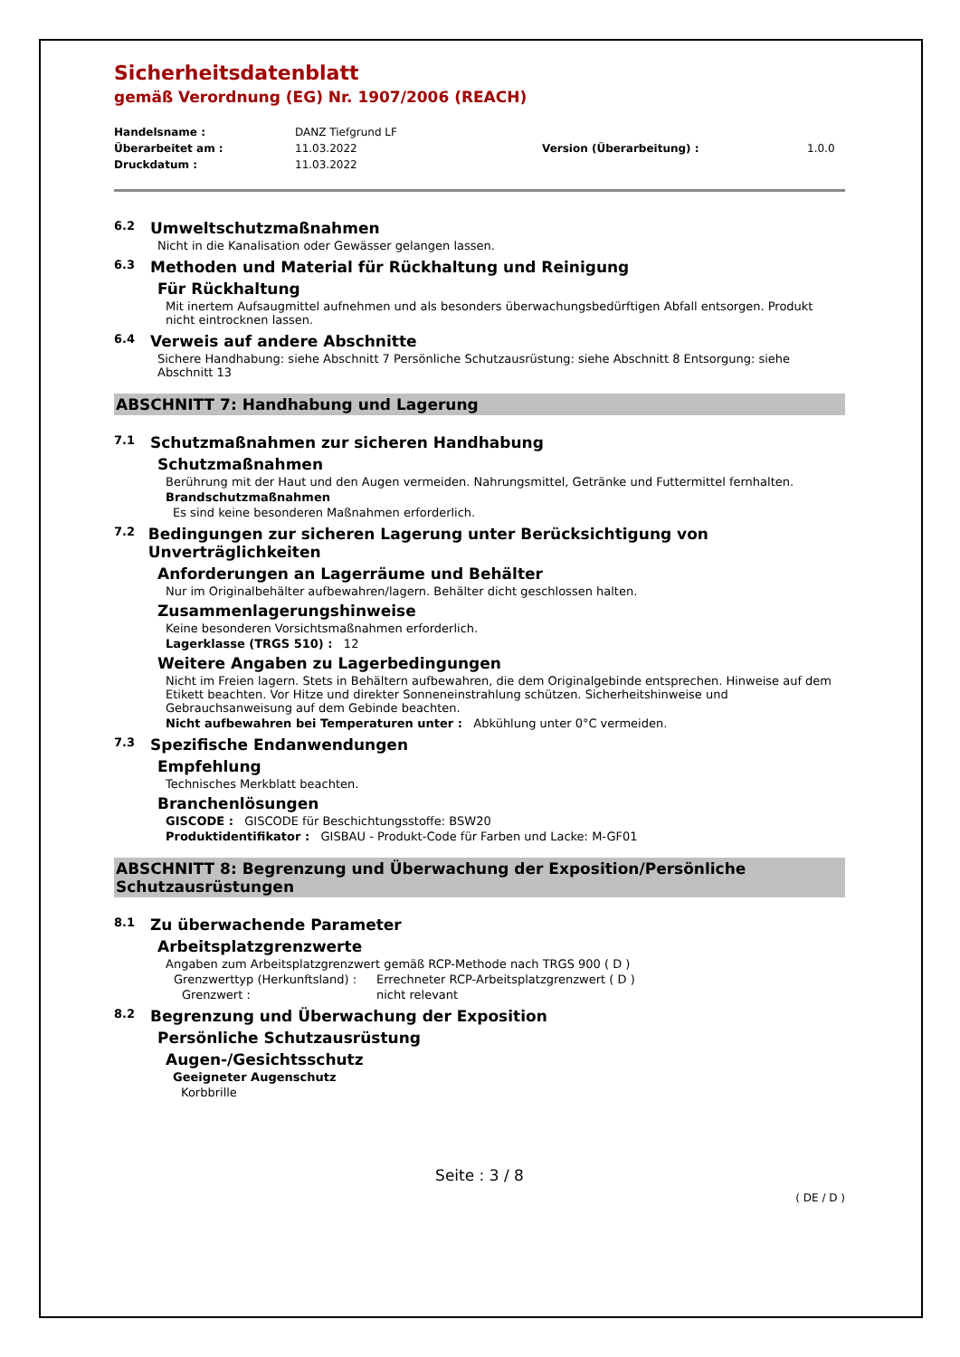Sicherheitsdatenblatt
gemäß Verordnung (EG) Nr. 1907/2006 (REACH)
Handelsname : DANZ Tiefgrund LF Überarbeitet am : 11.03.2022 Version (Überarbeitung) : 1.0.0 Druckdatum : 11.03.2022
6.2 Umweltschutzmaßnahmen
Nicht in die Kanalisation oder Gewässer gelangen lassen.
6.3 Methoden und Material für Rückhaltung und Reinigung
Für Rückhaltung
Mit inertem Aufsaugmittel aufnehmen und als besonders überwachungsbedürftigen Abfall entsorgen. Produkt nicht eintrocknen lassen.
6.4 Verweis auf andere Abschnitte
Sichere Handhabung: siehe Abschnitt 7 Persönliche Schutzausrüstung: siehe Abschnitt 8 Entsorgung: siehe Abschnitt 13
ABSCHNITT 7: Handhabung und Lagerung
7.1 Schutzmaßnahmen zur sicheren Handhabung
Schutzmaßnahmen
Berührung mit der Haut und den Augen vermeiden. Nahrungsmittel, Getränke und Futtermittel fernhalten.
Brandschutzmaßnahmen
Es sind keine besonderen Maßnahmen erforderlich.
7.2 Bedingungen zur sicheren Lagerung unter Berücksichtigung von Unverträglichkeiten
Anforderungen an Lagerräume und Behälter
Nur im Originalbehälter aufbewahren/lagern. Behälter dicht geschlossen halten.
Zusammenlagerungshinweise
Keine besonderen Vorsichtsmaßnahmen erforderlich.
Lagerklasse (TRGS 510) : 12
Weitere Angaben zu Lagerbedingungen
Nicht im Freien lagern. Stets in Behältern aufbewahren, die dem Originalgebinde entsprechen. Hinweise auf dem Etikett beachten. Vor Hitze und direkter Sonneneinstrahlung schützen. Sicherheitshinweise und Gebrauchsanweisung auf dem Gebinde beachten.
Nicht aufbewahren bei Temperaturen unter : Abkühlung unter 0°C vermeiden.
7.3 Spezifische Endanwendungen
Empfehlung
Technisches Merkblatt beachten.
Branchenlösungen
GISCODE : GISCODE für Beschichtungsstoffe: BSW20
Produktidentifikator : GISBAU - Produkt-Code für Farben und Lacke: M-GF01
ABSCHNITT 8: Begrenzung und Überwachung der Exposition/Persönliche Schutzausrüstungen
8.1 Zu überwachende Parameter
Arbeitsplatzgrenzwerte
Angaben zum Arbeitsplatzgrenzwert gemäß RCP-Methode nach TRGS 900 ( D )
Grenzwerttyp (Herkunftsland) : Errechneter RCP-Arbeitsplatzgrenzwert ( D )
Grenzwert : nicht relevant
8.2 Begrenzung und Überwachung der Exposition
Persönliche Schutzausrüstung
Augen-/Gesichtsschutz
Geeigneter Augenschutz
Korbbrille
Seite : 3 / 8
( DE / D )